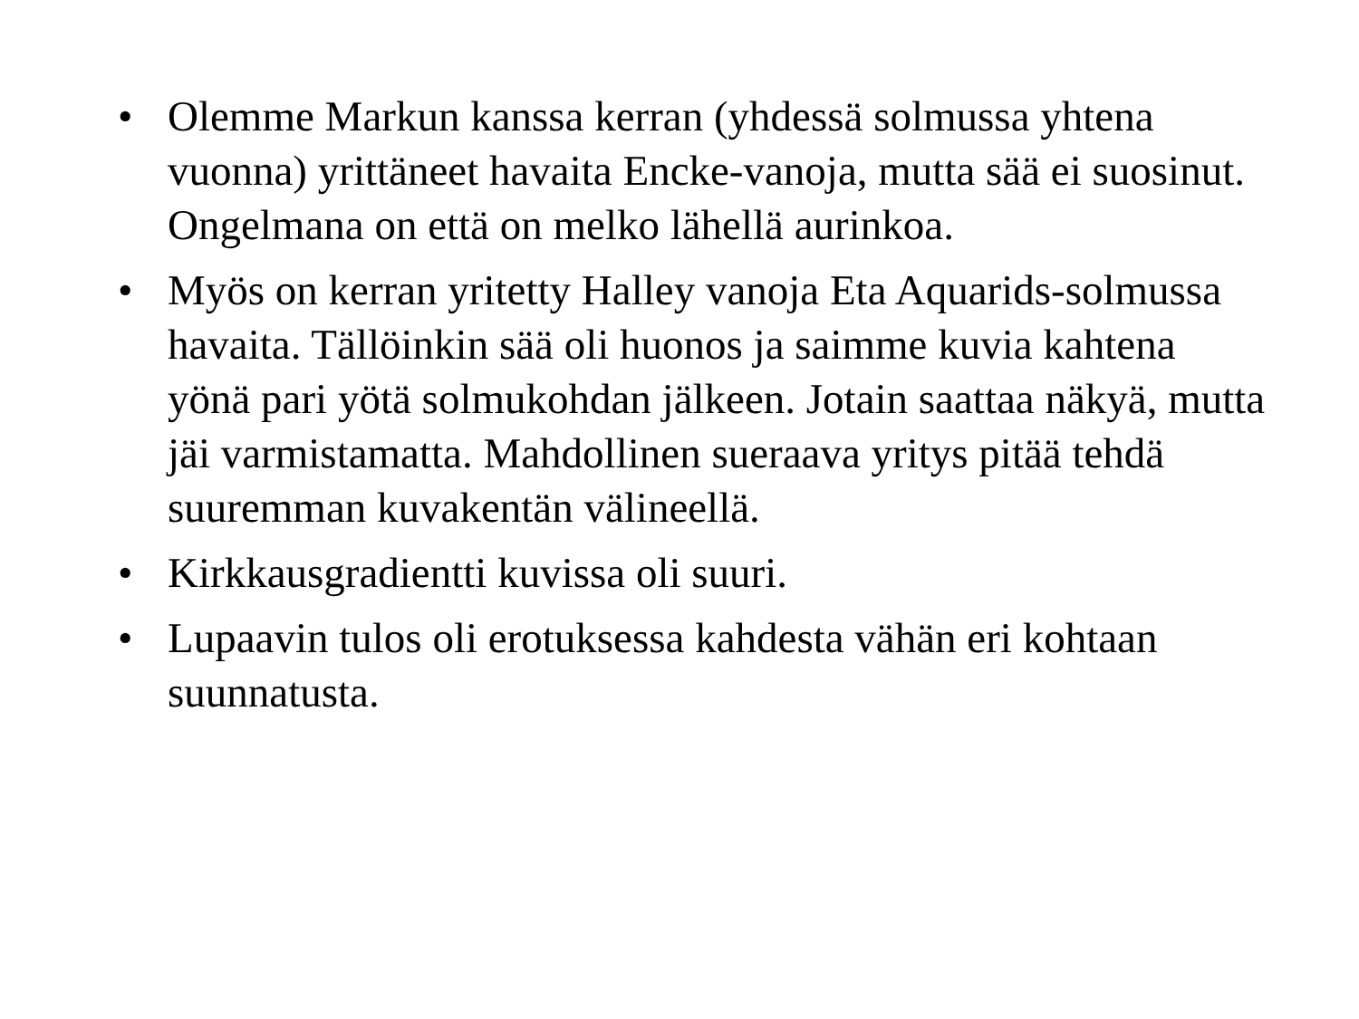• Olemme Markun kanssa kerran (yhdessä solmussa yhtena vuonna) yrittäneet havaita Encke-vanoja, mutta sää ei suosinut. Ongelmana on että on melko lähellä aurinkoa.
• Myös on kerran yritetty Halley vanoja Eta Aquarids-solmussa havaita. Tällöinkin sää oli huonos ja saimme kuvia kahtena yönä pari yötä solmukohdan jälkeen. Jotain saattaa näkyä, mutta jäi varmistamatta. Mahdollinen sueraava yritys pitää tehdä suuremman kuvakentän välineellä.
• Kirkkausgradientti kuvissa oli suuri.
• Lupaavin tulos oli erotuksessa kahdesta vähän eri kohtaan suunnatusta.